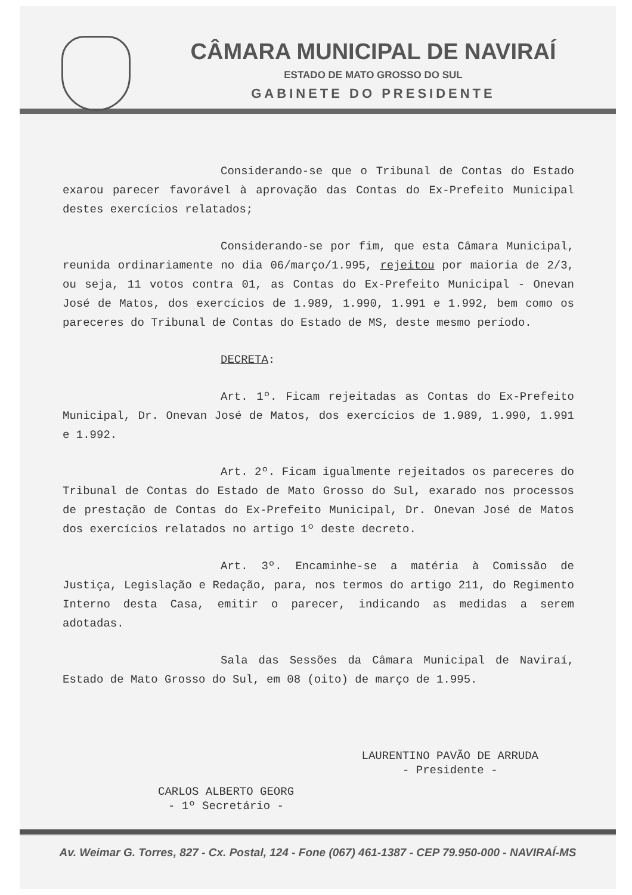CÂMARA MUNICIPAL DE NAVIRAÍ
ESTADO DE MATO GROSSO DO SUL
GABINETE DO PRESIDENTE
Considerando-se que o Tribunal de Contas do Estado exarou parecer favorável à aprovação das Contas do Ex-Prefeito Municipal destes exercícios relatados;
Considerando-se por fim, que esta Câmara Municipal, reunida ordinariamente no dia 06/março/1.995, rejeitou por maioria de 2/3, ou seja, 11 votos contra 01, as Contas do Ex-Prefeito Municipal - Onevan José de Matos, dos exercícios de 1.989, 1.990, 1.991 e 1.992, bem como os pareceres do Tribunal de Contas do Estado de MS, deste mesmo período.
DECRETA:
Art. 1º. Ficam rejeitadas as Contas do Ex-Prefeito Municipal, Dr. Onevan José de Matos, dos exercícios de 1.989, 1.990, 1.991 e 1.992.
Art. 2º. Ficam igualmente rejeitados os pareceres do Tribunal de Contas do Estado de Mato Grosso do Sul, exarado nos processos de prestação de Contas do Ex-Prefeito Municipal, Dr. Onevan José de Matos dos exercícios relatados no artigo 1º deste decreto.
Art. 3º. Encaminhe-se a matéria à Comissão de Justiça, Legislação e Redação, para, nos termos do artigo 211, do Regimento Interno desta Casa, emitir o parecer, indicando as medidas a serem adotadas.
Sala das Sessões da Câmara Municipal de Naviraí, Estado de Mato Grosso do Sul, em 08 (oito) de março de 1.995.
CARLOS ALBERTO GEORG
- 1º Secretário -
LAURENTINO PAVÃO DE ARRUDA
- Presidente -
Av. Weimar G. Torres, 827 - Cx. Postal, 124 - Fone (067) 461-1387 - CEP 79.950-000 - NAVIRAÍ-MS